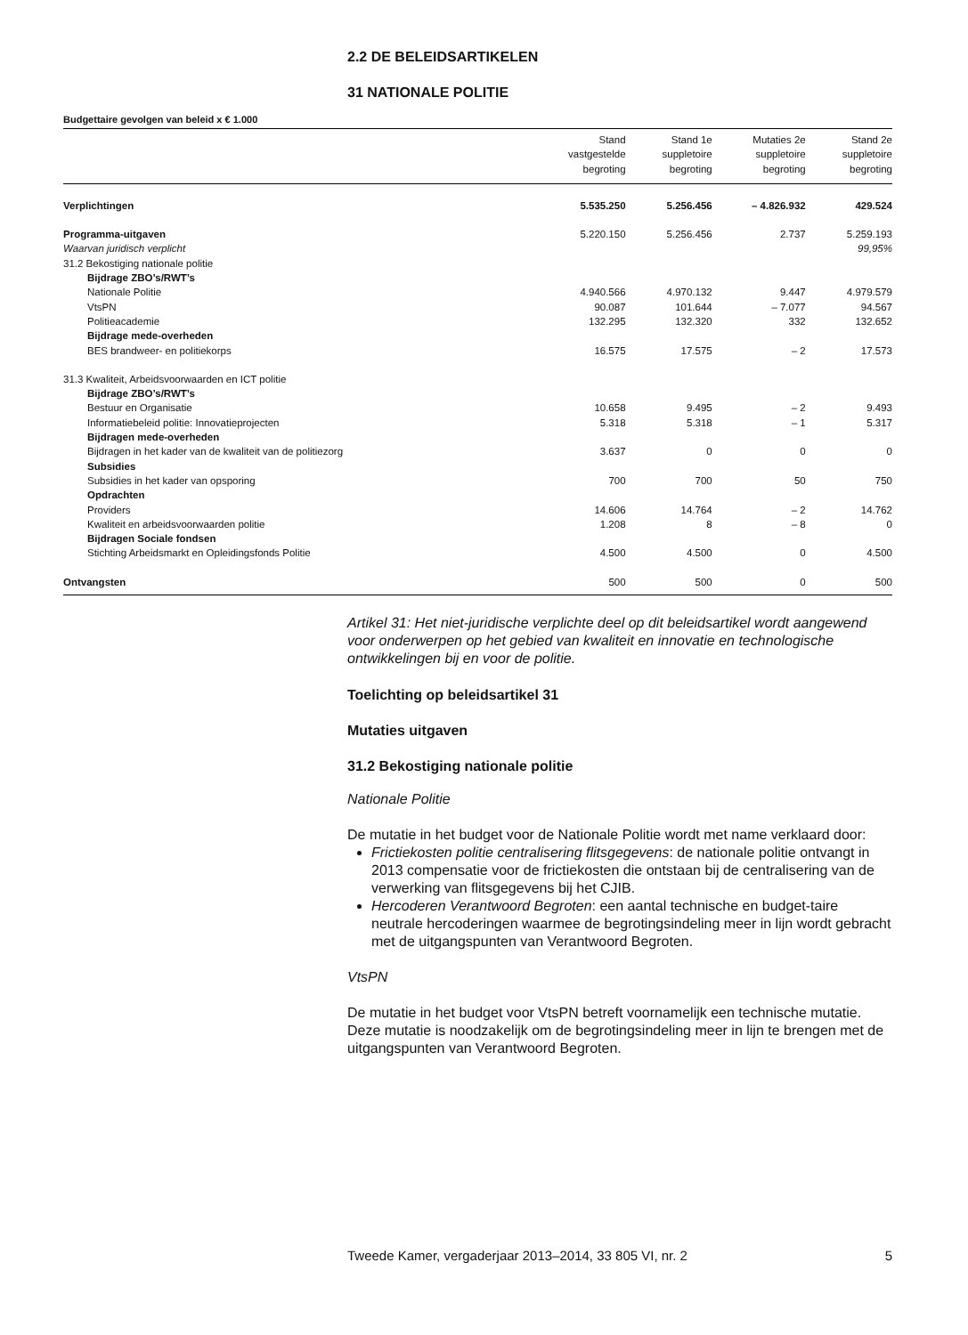2.2 DE BELEIDSARTIKELEN
31 NATIONALE POLITIE
Budgettaire gevolgen van beleid x € 1.000
| | Stand vastgestelde begroting | Stand 1e suppletoire begroting | Mutaties 2e suppletoire begroting | Stand 2e suppletoire begroting |
| --- | --- | --- | --- | --- |
| Verplichtingen | 5.535.250 | 5.256.456 | – 4.826.932 | 429.524 |
| Programma-uitgaven | 5.220.150 | 5.256.456 | 2.737 | 5.259.193 |
| Waarvan juridisch verplicht | | | | 99,95% |
| 31.2 Bekostiging nationale politie | | | | |
| Bijdrage ZBO’s/RWT’s | | | | |
| Nationale Politie | 4.940.566 | 4.970.132 | 9.447 | 4.979.579 |
| VtsPN | 90.087 | 101.644 | – 7.077 | 94.567 |
| Politieacademie | 132.295 | 132.320 | 332 | 132.652 |
| Bijdrage mede-overheden | | | | |
| BES brandweer- en politiekorps | 16.575 | 17.575 | – 2 | 17.573 |
| 31.3 Kwaliteit, Arbeidsvoorwaarden en ICT politie | | | | |
| Bijdrage ZBO’s/RWT’s | | | | |
| Bestuur en Organisatie | 10.658 | 9.495 | – 2 | 9.493 |
| Informatiebeleid politie: Innovatieprojecten | 5.318 | 5.318 | – 1 | 5.317 |
| Bijdragen mede-overheden | | | | |
| Bijdragen in het kader van de kwaliteit van de politiezorg | 3.637 | 0 | 0 | 0 |
| Subsidies | | | | |
| Subsidies in het kader van opsporing | 700 | 700 | 50 | 750 |
| Opdrachten | | | | |
| Providers | 14.606 | 14.764 | – 2 | 14.762 |
| Kwaliteit en arbeidsvoorwaarden politie | 1.208 | 8 | – 8 | 0 |
| Bijdragen Sociale fondsen | | | | |
| Stichting Arbeidsmarkt en Opleidingsfonds Politie | 4.500 | 4.500 | 0 | 4.500 |
| Ontvangsten | 500 | 500 | 0 | 500 |
Artikel 31: Het niet-juridische verplichte deel op dit beleidsartikel wordt aangewend voor onderwerpen op het gebied van kwaliteit en innovatie en technologische ontwikkelingen bij en voor de politie.
Toelichting op beleidsartikel 31
Mutaties uitgaven
31.2 Bekostiging nationale politie
Nationale Politie
De mutatie in het budget voor de Nationale Politie wordt met name verklaard door:
Frictiekosten politie centralisering flitsgegevens: de nationale politie ontvangt in 2013 compensatie voor de frictiekosten die ontstaan bij de centralisering van de verwerking van flitsgegevens bij het CJIB.
Hercoderen Verantwoord Begroten: een aantal technische en budget-taire neutrale hercoderingen waarmee de begrotingsindeling meer in lijn wordt gebracht met de uitgangspunten van Verantwoord Begroten.
VtsPN
De mutatie in het budget voor VtsPN betreft voornamelijk een technische mutatie. Deze mutatie is noodzakelijk om de begrotingsindeling meer in lijn te brengen met de uitgangspunten van Verantwoord Begroten.
Tweede Kamer, vergaderjaar 2013–2014, 33 805 VI, nr. 2 5